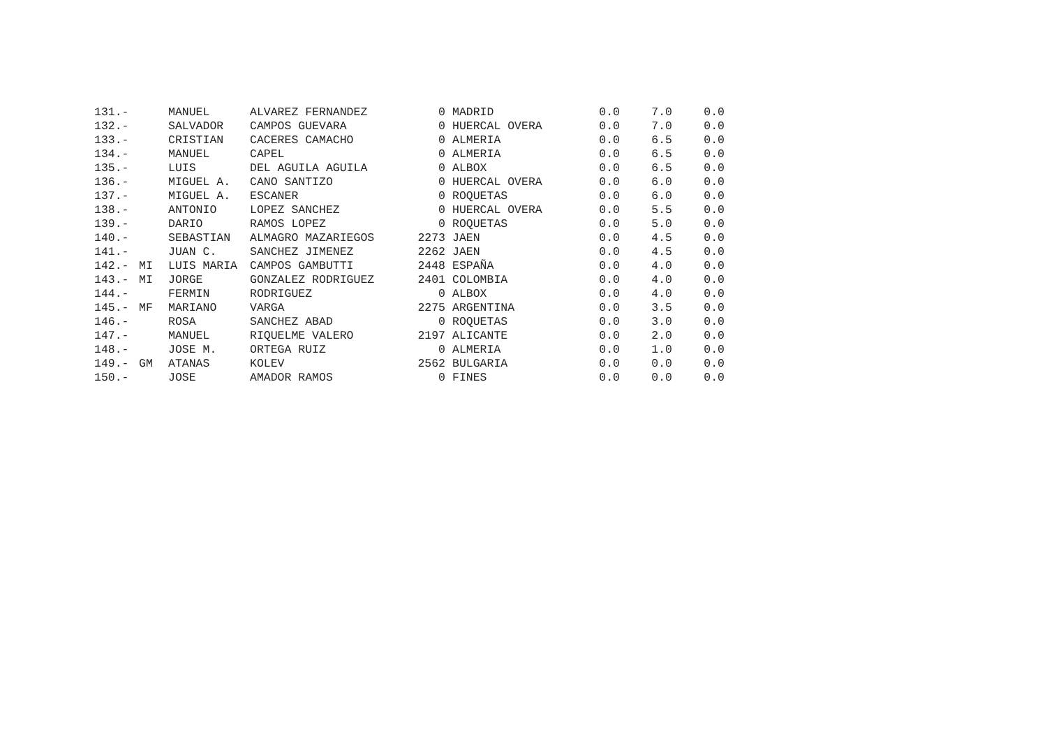| 131.- | | MANUEL | ALVAREZ FERNANDEZ | 0 | MADRID | 0.0 | 7.0 | 0.0 |
| 132.- | | SALVADOR | CAMPOS GUEVARA | 0 | HUERCAL OVERA | 0.0 | 7.0 | 0.0 |
| 133.- | | CRISTIAN | CACERES CAMACHO | 0 | ALMERIA | 0.0 | 6.5 | 0.0 |
| 134.- | | MANUEL | CAPEL | 0 | ALMERIA | 0.0 | 6.5 | 0.0 |
| 135.- | | LUIS | DEL AGUILA AGUILA | 0 | ALBOX | 0.0 | 6.5 | 0.0 |
| 136.- | | MIGUEL A. | CANO SANTIZO | 0 | HUERCAL OVERA | 0.0 | 6.0 | 0.0 |
| 137.- | | MIGUEL A. | ESCANER | 0 | ROQUETAS | 0.0 | 6.0 | 0.0 |
| 138.- | | ANTONIO | LOPEZ SANCHEZ | 0 | HUERCAL OVERA | 0.0 | 5.5 | 0.0 |
| 139.- | | DARIO | RAMOS LOPEZ | 0 | ROQUETAS | 0.0 | 5.0 | 0.0 |
| 140.- | | SEBASTIAN | ALMAGRO MAZARIEGOS | 2273 | JAEN | 0.0 | 4.5 | 0.0 |
| 141.- | | JUAN C. | SANCHEZ JIMENEZ | 2262 | JAEN | 0.0 | 4.5 | 0.0 |
| 142.- | MI | LUIS MARIA | CAMPOS GAMBUTTI | 2448 | ESPAÑA | 0.0 | 4.0 | 0.0 |
| 143.- | MI | JORGE | GONZALEZ RODRIGUEZ | 2401 | COLOMBIA | 0.0 | 4.0 | 0.0 |
| 144.- | | FERMIN | RODRIGUEZ | 0 | ALBOX | 0.0 | 4.0 | 0.0 |
| 145.- | MF | MARIANO | VARGA | 2275 | ARGENTINA | 0.0 | 3.5 | 0.0 |
| 146.- | | ROSA | SANCHEZ ABAD | 0 | ROQUETAS | 0.0 | 3.0 | 0.0 |
| 147.- | | MANUEL | RIQUELME VALERO | 2197 | ALICANTE | 0.0 | 2.0 | 0.0 |
| 148.- | | JOSE M. | ORTEGA RUIZ | 0 | ALMERIA | 0.0 | 1.0 | 0.0 |
| 149.- | GM | ATANAS | KOLEV | 2562 | BULGARIA | 0.0 | 0.0 | 0.0 |
| 150.- | | JOSE | AMADOR RAMOS | 0 | FINES | 0.0 | 0.0 | 0.0 |